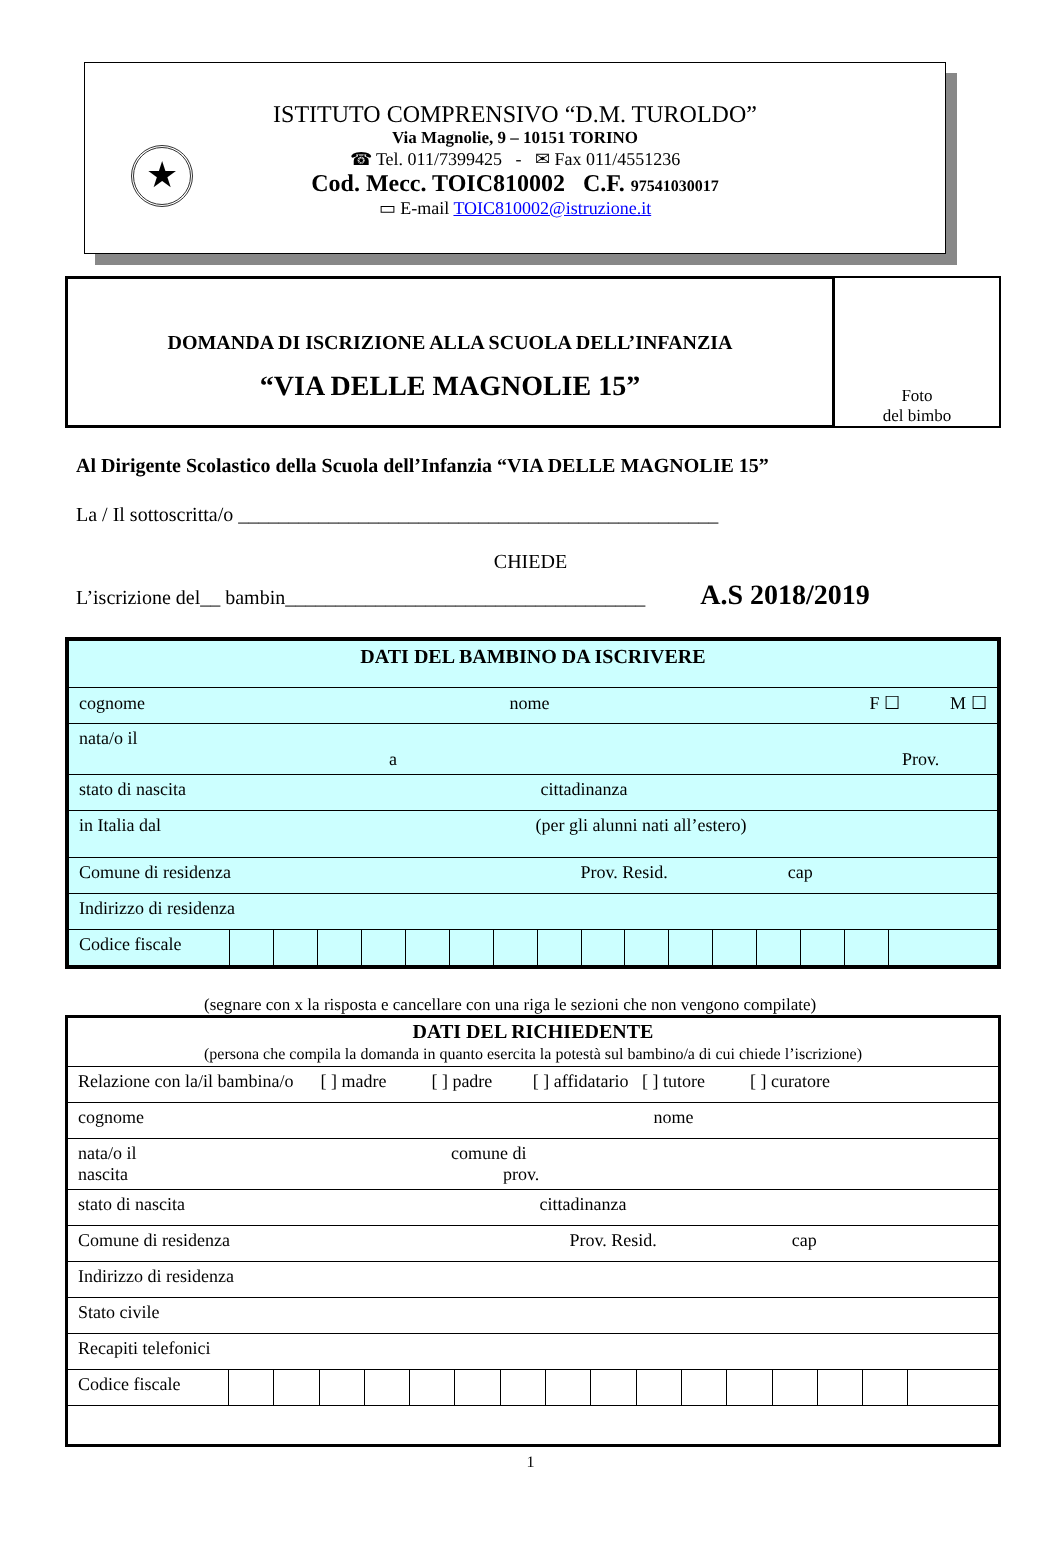★
ISTITUTO COMPRENSIVO “D.M. TUROLDO”
Via Magnolie, 9 – 10151 TORINO
☎ Tel. 011/7399425 - ✉ Fax 011/4551236
Cod. Mecc. TOIC810002 C.F. 97541030017
▭ E-mail TOIC810002@istruzione.it
DOMANDA DI ISCRIZIONE ALLA SCUOLA DELL’INFANZIA
“VIA DELLE MAGNOLIE 15”
Foto
del bimbo
Al Dirigente Scolastico della Scuola dell’Infanzia “VIA DELLE MAGNOLIE 15”
La / Il sottoscritta/o ________________________________________________
CHIEDE
L’iscrizione del__ bambin____________________________________ A.S 2018/2019
| DATI DEL BAMBINO DA ISCRIVERE | | | | | | | | | | | | | | | | |
| cognome nome F ☐ M ☐ | | | | | | | | | | | | | | | | |
| nata/o il a Prov. | | | | | | | | | | | | | | | | |
| stato di nascita cittadinanza | | | | | | | | | | | | | | | | |
| in Italia dal (per gli alunni nati all’estero) | | | | | | | | | | | | | | | | |
| Comune di residenza Prov. Resid. cap | | | | | | | | | | | | | | | | |
| Indirizzo di residenza | | | | | | | | | | | | | | | | |
| Codice fiscale | | | | | | | | | | | | | | | | |
(segnare con x la risposta e cancellare con una riga le sezioni che non vengono compilate)
| DATI DEL RICHIEDENTE (persona che compila la domanda in quanto esercita la potestà sul bambino/a di cui chiede l’iscrizione) | | | | | | | | | | | | | | | | |
| Relazione con la/il bambina/o [ ] madre [ ] padre [ ] affidatario [ ] tutore [ ] curatore | | | | | | | | | | | | | | | | |
| cognome nome | | | | | | | | | | | | | | | | |
| nata/o il comune di nascita prov. | | | | | | | | | | | | | | | | |
| stato di nascita cittadinanza | | | | | | | | | | | | | | | | |
| Comune di residenza Prov. Resid. cap | | | | | | | | | | | | | | | | |
| Indirizzo di residenza | | | | | | | | | | | | | | | | |
| Stato civile | | | | | | | | | | | | | | | | |
| Recapiti telefonici | | | | | | | | | | | | | | | | |
| Codice fiscale | | | | | | | | | | | | | | | | |
1